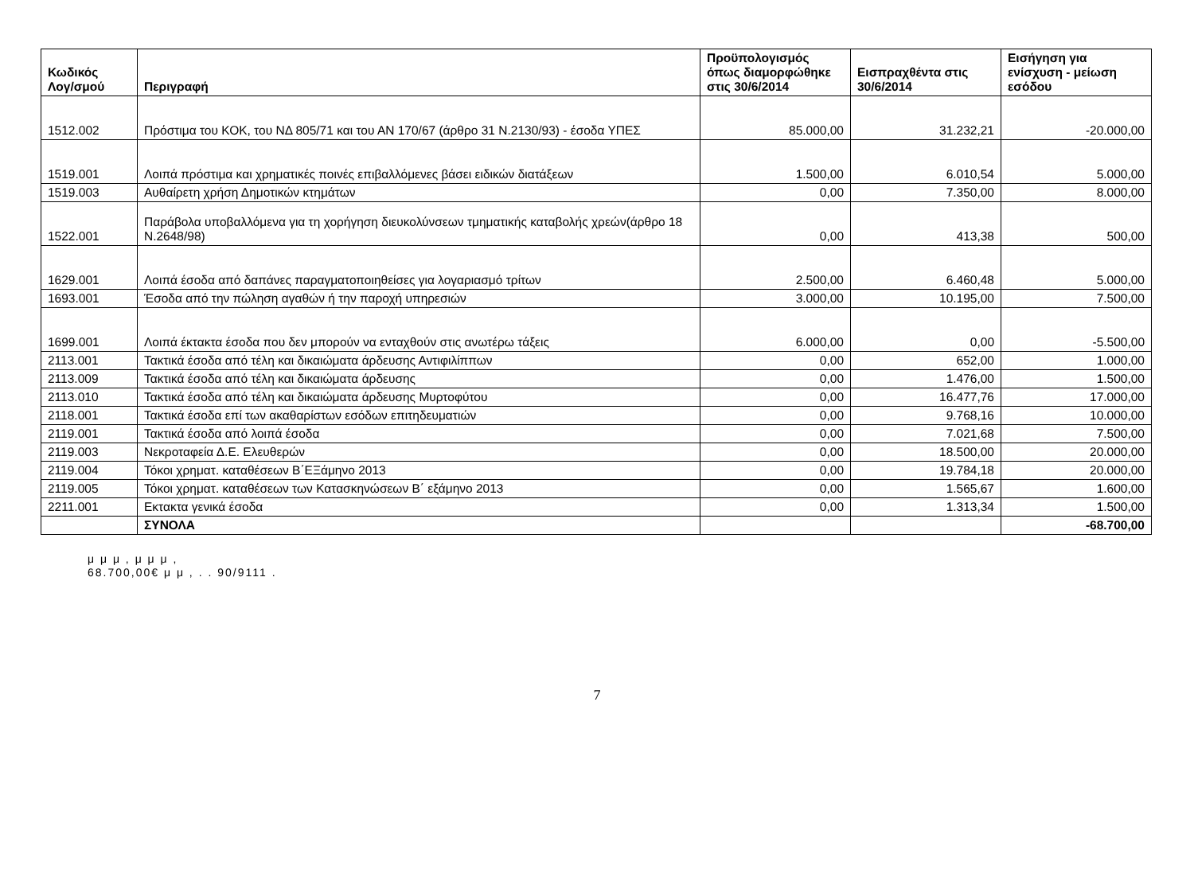| Κωδικός Λογ/σμού | Περιγραφή | Προϋπολογισμός όπως διαμορφώθηκε στις 30/6/2014 | Εισπραχθέντα στις 30/6/2014 | Εισήγηση για ενίσχυση - μείωση εσόδου |
| --- | --- | --- | --- | --- |
| 1512.002 | Πρόστιμα του ΚΟΚ, του ΝΔ 805/71 και του ΑΝ 170/67 (άρθρο 31 Ν.2130/93) - έσοδα ΥΠΕΣ | 85.000,00 | 31.232,21 | -20.000,00 |
| 1519.001 | Λοιπά πρόστιμα και χρηματικές ποινές επιβαλλόμενες βάσει ειδικών διατάξεων | 1.500,00 | 6.010,54 | 5.000,00 |
| 1519.003 | Αυθαίρετη χρήση Δημοτικών κτημάτων | 0,00 | 7.350,00 | 8.000,00 |
| 1522.001 | Παράβολα υποβαλλόμενα για τη χορήγηση διευκολύνσεων τμηματικής καταβολής χρεών(άρθρο 18 Ν.2648/98) | 0,00 | 413,38 | 500,00 |
| 1629.001 | Λοιπά έσοδα από δαπάνες παραγματοποιηθείσες για λογαριασμό τρίτων | 2.500,00 | 6.460,48 | 5.000,00 |
| 1693.001 | Έσοδα από την πώληση αγαθών ή την παροχή υπηρεσιών | 3.000,00 | 10.195,00 | 7.500,00 |
| 1699.001 | Λοιπά έκτακτα έσοδα που δεν μπορούν να ενταχθούν στις ανωτέρω τάξεις | 6.000,00 | 0,00 | -5.500,00 |
| 2113.001 | Τακτικά έσοδα από τέλη και δικαιώματα άρδευσης Αντιφιλίππων | 0,00 | 652,00 | 1.000,00 |
| 2113.009 | Τακτικά έσοδα από τέλη και δικαιώματα άρδευσης | 0,00 | 1.476,00 | 1.500,00 |
| 2113.010 | Τακτικά έσοδα από τέλη και δικαιώματα άρδευσης Μυρτοφύτου | 0,00 | 16.477,76 | 17.000,00 |
| 2118.001 | Τακτικά έσοδα επί των ακαθαρίστων εσόδων επιτηδευματιών | 0,00 | 9.768,16 | 10.000,00 |
| 2119.001 | Τακτικά έσοδα από λοιπά έσοδα | 0,00 | 7.021,68 | 7.500,00 |
| 2119.003 | Νεκροταφεία Δ.Ε. Ελευθερών | 0,00 | 18.500,00 | 20.000,00 |
| 2119.004 | Τόκοι χρηματ. καταθέσεων Β΄ΕΞάμηνο 2013 | 0,00 | 19.784,18 | 20.000,00 |
| 2119.005 | Τόκοι χρηματ. καταθέσεων των Κατασκηνώσεων Β΄ εξάμηνο 2013 | 0,00 | 1.565,67 | 1.600,00 |
| 2211.001 | Εκτακτα γενικά έσοδα | 0,00 | 1.313,34 | 1.500,00 |
| | ΣΥΝΟΛΑ | | | -68.700,00 |
μ μ μ , μ μ μ ,
68.700,00€ μ μ , . . 90/9111 .
7